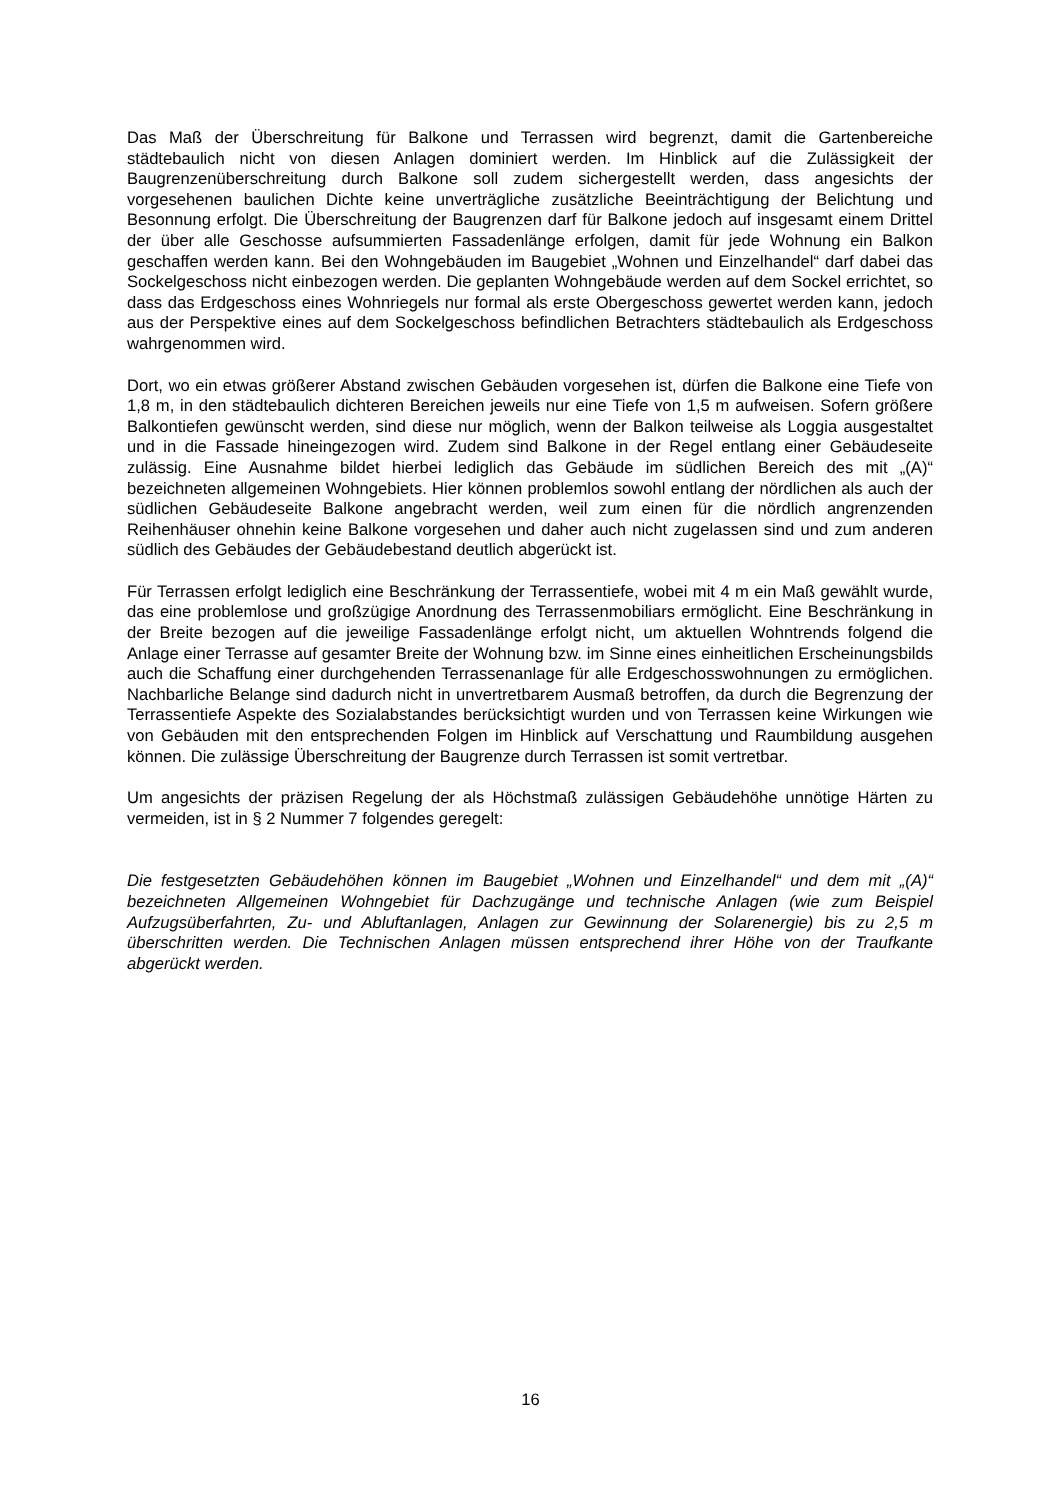Das Maß der Überschreitung für Balkone und Terrassen wird begrenzt, damit die Gartenbereiche städtebaulich nicht von diesen Anlagen dominiert werden. Im Hinblick auf die Zulässigkeit der Baugrenzenüberschreitung durch Balkone soll zudem sichergestellt werden, dass angesichts der vorgesehenen baulichen Dichte keine unverträgliche zusätzliche Beeinträchtigung der Belichtung und Besonnung erfolgt. Die Überschreitung der Baugrenzen darf für Balkone jedoch auf insgesamt einem Drittel der über alle Geschosse aufsummierten Fassadenlänge erfolgen, damit für jede Wohnung ein Balkon geschaffen werden kann. Bei den Wohngebäuden im Baugebiet „Wohnen und Einzelhandel“ darf dabei das Sockelgeschoss nicht einbezogen werden. Die geplanten Wohngebäude werden auf dem Sockel errichtet, so dass das Erdgeschoss eines Wohnriegels nur formal als erste Obergeschoss gewertet werden kann, jedoch aus der Perspektive eines auf dem Sockelgeschoss befindlichen Betrachters städtebaulich als Erdgeschoss wahrgenommen wird.
Dort, wo ein etwas größerer Abstand zwischen Gebäuden vorgesehen ist, dürfen die Balkone eine Tiefe von 1,8 m, in den städtebaulich dichteren Bereichen jeweils nur eine Tiefe von 1,5 m aufweisen. Sofern größere Balkontiefen gewünscht werden, sind diese nur möglich, wenn der Balkon teilweise als Loggia ausgestaltet und in die Fassade hineingezogen wird. Zudem sind Balkone in der Regel entlang einer Gebäudeseite zulässig. Eine Ausnahme bildet hierbei lediglich das Gebäude im südlichen Bereich des mit „(A)“ bezeichneten allgemeinen Wohngebiets. Hier können problemlos sowohl entlang der nördlichen als auch der südlichen Gebäudeseite Balkone angebracht werden, weil zum einen für die nördlich angrenzenden Reihenhäuser ohnehin keine Balkone vorgesehen und daher auch nicht zugelassen sind und zum anderen südlich des Gebäudes der Gebäudebestand deutlich abgerückt ist.
Für Terrassen erfolgt lediglich eine Beschränkung der Terrassentiefe, wobei mit 4 m ein Maß gewählt wurde, das eine problemlose und großzügige Anordnung des Terrassenmobiliars ermöglicht. Eine Beschränkung in der Breite bezogen auf die jeweilige Fassadenlänge erfolgt nicht, um aktuellen Wohntrends folgend die Anlage einer Terrasse auf gesamter Breite der Wohnung bzw. im Sinne eines einheitlichen Erscheinungsbilds auch die Schaffung einer durchgehenden Terrassenanlage für alle Erdgeschosswohnungen zu ermöglichen. Nachbarliche Belange sind dadurch nicht in unvertretbarem Ausmaß betroffen, da durch die Begrenzung der Terrassentiefe Aspekte des Sozialabstandes berücksichtigt wurden und von Terrassen keine Wirkungen wie von Gebäuden mit den entsprechenden Folgen im Hinblick auf Verschattung und Raumbildung ausgehen können. Die zulässige Überschreitung der Baugrenze durch Terrassen ist somit vertretbar.
Um angesichts der präzisen Regelung der als Höchstmaß zulässigen Gebäudehöhe unnötige Härten zu vermeiden, ist in § 2 Nummer 7 folgendes geregelt:
Die festgesetzten Gebäudehöhen können im Baugebiet „Wohnen und Einzelhandel“ und dem mit „(A)“ bezeichneten Allgemeinen Wohngebiet für Dachzugänge und technische Anlagen (wie zum Beispiel Aufzugsüberfahrten, Zu- und Abluftanlagen, Anlagen zur Gewinnung der Solarenergie) bis zu 2,5 m überschritten werden. Die Technischen Anlagen müssen entsprechend ihrer Höhe von der Traufkante abgerückt werden.
16